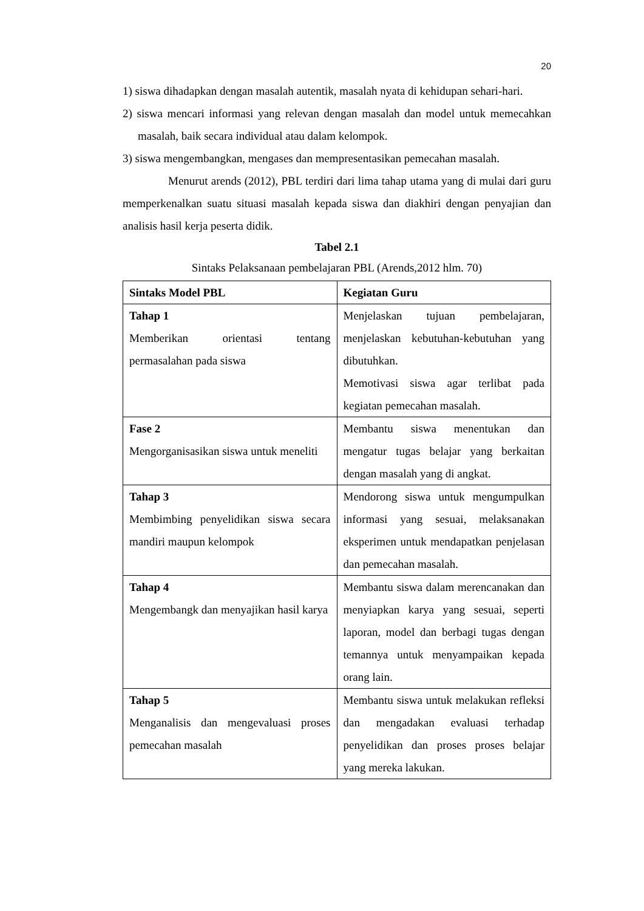20
1) siswa dihadapkan dengan masalah autentik, masalah nyata di kehidupan sehari-hari.
2) siswa mencari informasi yang relevan dengan masalah dan model untuk memecahkan masalah, baik secara individual atau dalam kelompok.
3) siswa mengembangkan, mengases dan mempresentasikan pemecahan masalah.
Menurut arends (2012), PBL terdiri dari lima tahap utama yang di mulai dari guru memperkenalkan suatu situasi masalah kepada siswa dan diakhiri dengan penyajian dan analisis hasil kerja peserta didik.
Tabel 2.1
Sintaks Pelaksanaan pembelajaran PBL (Arends,2012 hlm. 70)
| Sintaks Model PBL | Kegiatan Guru |
| --- | --- |
| Tahap 1 Memberikan orientasi tentang permasalahan pada siswa | Menjelaskan tujuan pembelajaran, menjelaskan kebutuhan-kebutuhan yang dibutuhkan. Memotivasi siswa agar terlibat pada kegiatan pemecahan masalah. |
| Fase 2 Mengorganisasikan siswa untuk meneliti | Membantu siswa menentukan dan mengatur tugas belajar yang berkaitan dengan masalah yang di angkat. |
| Tahap 3 Membimbing penyelidikan siswa secara mandiri maupun kelompok | Mendorong siswa untuk mengumpulkan informasi yang sesuai, melaksanakan eksperimen untuk mendapatkan penjelasan dan pemecahan masalah. |
| Tahap 4 Mengembangk dan menyajikan hasil karya | Membantu siswa dalam merencanakan dan menyiapkan karya yang sesuai, seperti laporan, model dan berbagi tugas dengan temannya untuk menyampaikan kepada orang lain. |
| Tahap 5 Menganalisis dan mengevaluasi proses pemecahan masalah | Membantu siswa untuk melakukan refleksi dan mengadakan evaluasi terhadap penyelidikan dan proses proses belajar yang mereka lakukan. |